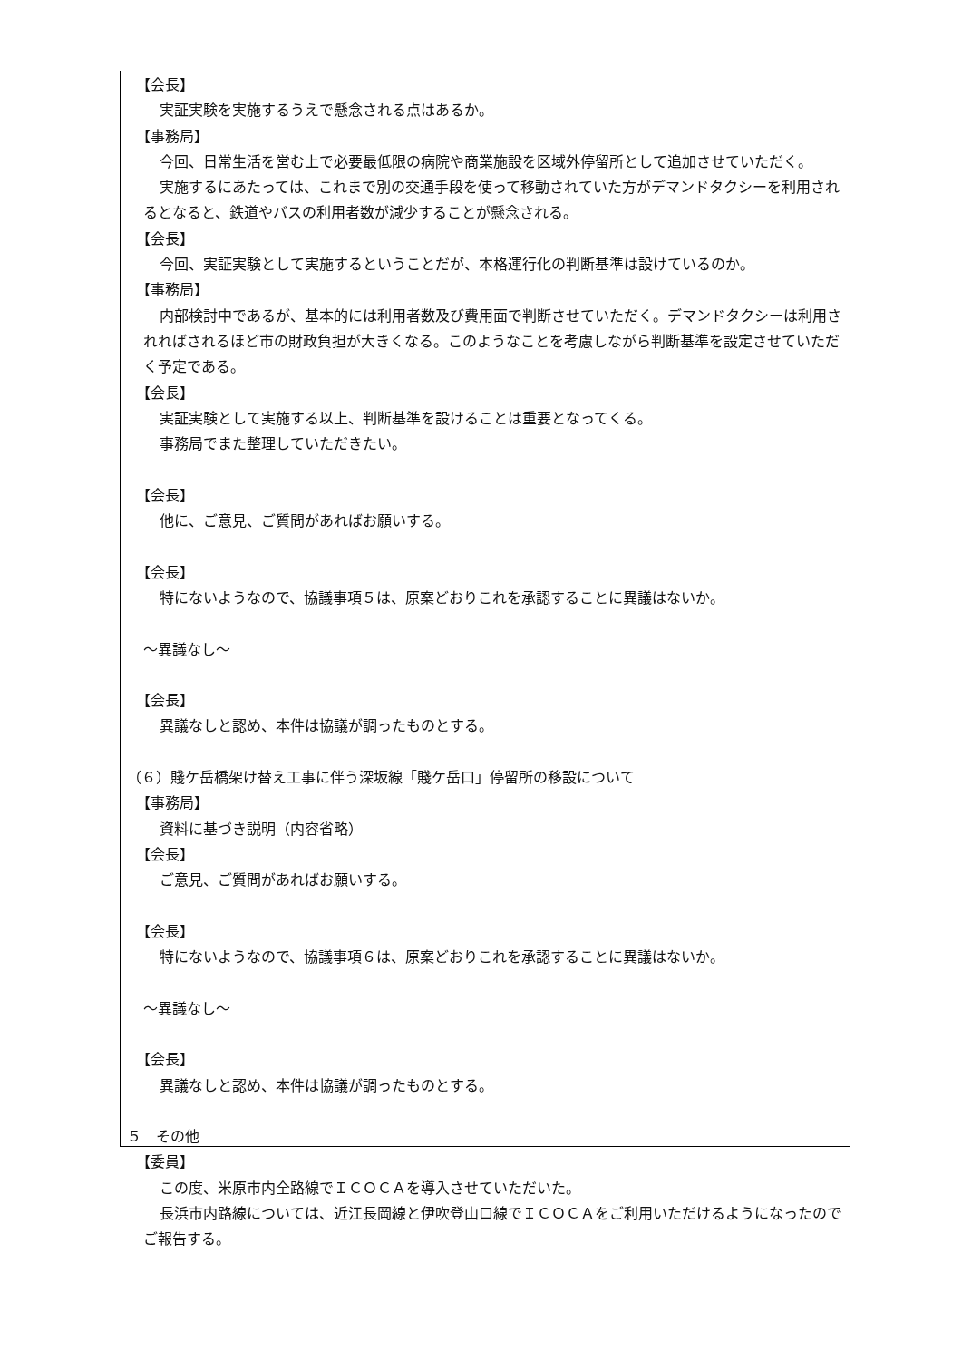【会長】
実証実験を実施するうえで懸念される点はあるか。
【事務局】
今回、日常生活を営む上で必要最低限の病院や商業施設を区域外停留所として追加させていただく。
実施するにあたっては、これまで別の交通手段を使って移動されていた方がデマンドタクシーを利用されるとなると、鉄道やバスの利用者数が減少することが懸念される。
【会長】
今回、実証実験として実施するということだが、本格運行化の判断基準は設けているのか。
【事務局】
内部検討中であるが、基本的には利用者数及び費用面で判断させていただく。デマンドタクシーは利用されればされるほど市の財政負担が大きくなる。このようなことを考慮しながら判断基準を設定させていただく予定である。
【会長】
実証実験として実施する以上、判断基準を設けることは重要となってくる。
事務局でまた整理していただきたい。
【会長】
他に、ご意見、ご質問があればお願いする。
【会長】
特にないようなので、協議事項５は、原案どおりこれを承認することに異議はないか。
～異議なし～
【会長】
異議なしと認め、本件は協議が調ったものとする。
（６）賤ケ岳橋架け替え工事に伴う深坂線「賤ケ岳口」停留所の移設について
【事務局】
資料に基づき説明（内容省略）
【会長】
ご意見、ご質問があればお願いする。
【会長】
特にないようなので、協議事項６は、原案どおりこれを承認することに異議はないか。
～異議なし～
【会長】
異議なしと認め、本件は協議が調ったものとする。
５　その他
【委員】
この度、米原市内全路線でＩＣＯＣＡを導入させていただいた。
長浜市内路線については、近江長岡線と伊吹登山口線でＩＣＯＣＡをご利用いただけるようになったのでご報告する。